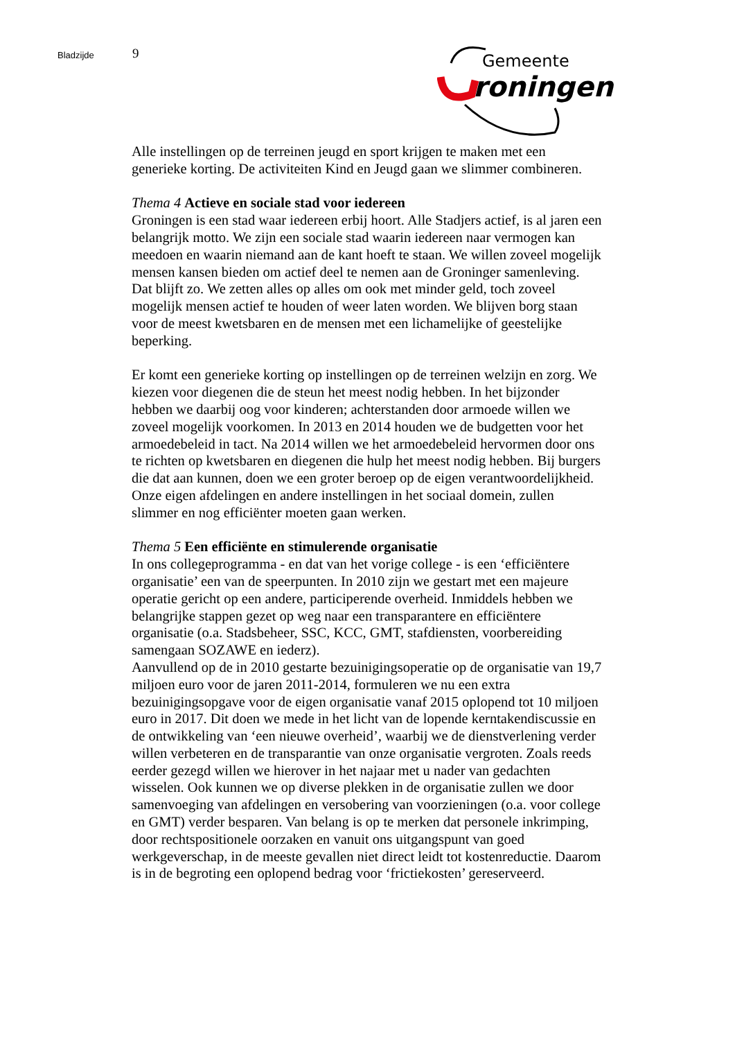Bladzijde
9
Gemeente
roningen
Alle instellingen op de terreinen jeugd en sport krijgen te maken met een generieke korting. De activiteiten Kind en Jeugd gaan we slimmer combineren.
Thema 4 Actieve en sociale stad voor iedereen
Groningen is een stad waar iedereen erbij hoort. Alle Stadjers actief, is al jaren een belangrijk motto. We zijn een sociale stad waarin iedereen naar vermogen kan meedoen en waarin niemand aan de kant hoeft te staan. We willen zoveel mogelijk mensen kansen bieden om actief deel te nemen aan de Groninger samenleving. Dat blijft zo. We zetten alles op alles om ook met minder geld, toch zoveel mogelijk mensen actief te houden of weer laten worden. We blijven borg staan voor de meest kwetsbaren en de mensen met een lichamelijke of geestelijke beperking.
Er komt een generieke korting op instellingen op de terreinen welzijn en zorg. We kiezen voor diegenen die de steun het meest nodig hebben. In het bijzonder hebben we daarbij oog voor kinderen; achterstanden door armoede willen we zoveel mogelijk voorkomen. In 2013 en 2014 houden we de budgetten voor het armoedebeleid in tact. Na 2014 willen we het armoedebeleid hervormen door ons te richten op kwetsbaren en diegenen die hulp het meest nodig hebben. Bij burgers die dat aan kunnen, doen we een groter beroep op de eigen verantwoordelijkheid. Onze eigen afdelingen en andere instellingen in het sociaal domein, zullen slimmer en nog efficiënter moeten gaan werken.
Thema 5 Een efficiënte en stimulerende organisatie
In ons collegeprogramma - en dat van het vorige college - is een ‘efficiëntere organisatie’ een van de speerpunten. In 2010 zijn we gestart met een majeure operatie gericht op een andere, participerende overheid. Inmiddels hebben we belangrijke stappen gezet op weg naar een transparantere en efficiëntere organisatie (o.a. Stadsbeheer, SSC, KCC, GMT, stafdiensten, voorbereiding samengaan SOZAWE en iederz).
Aanvullend op de in 2010 gestarte bezuinigingsoperatie op de organisatie van 19,7 miljoen euro voor de jaren 2011-2014, formuleren we nu een extra bezuinigingsopgave voor de eigen organisatie vanaf 2015 oplopend tot 10 miljoen euro in 2017. Dit doen we mede in het licht van de lopende kerntakendiscussie en de ontwikkeling van ‘een nieuwe overheid’, waarbij we de dienstverlening verder willen verbeteren en de transparantie van onze organisatie vergroten. Zoals reeds eerder gezegd willen we hierover in het najaar met u nader van gedachten wisselen. Ook kunnen we op diverse plekken in de organisatie zullen we door samenvoeging van afdelingen en versobering van voorzieningen (o.a. voor college en GMT) verder besparen. Van belang is op te merken dat personele inkrimping, door rechtspositionele oorzaken en vanuit ons uitgangspunt van goed werkgeverschap, in de meeste gevallen niet direct leidt tot kostenreductie. Daarom is in de begroting een oplopend bedrag voor ‘frictiekosten’ gereserveerd.